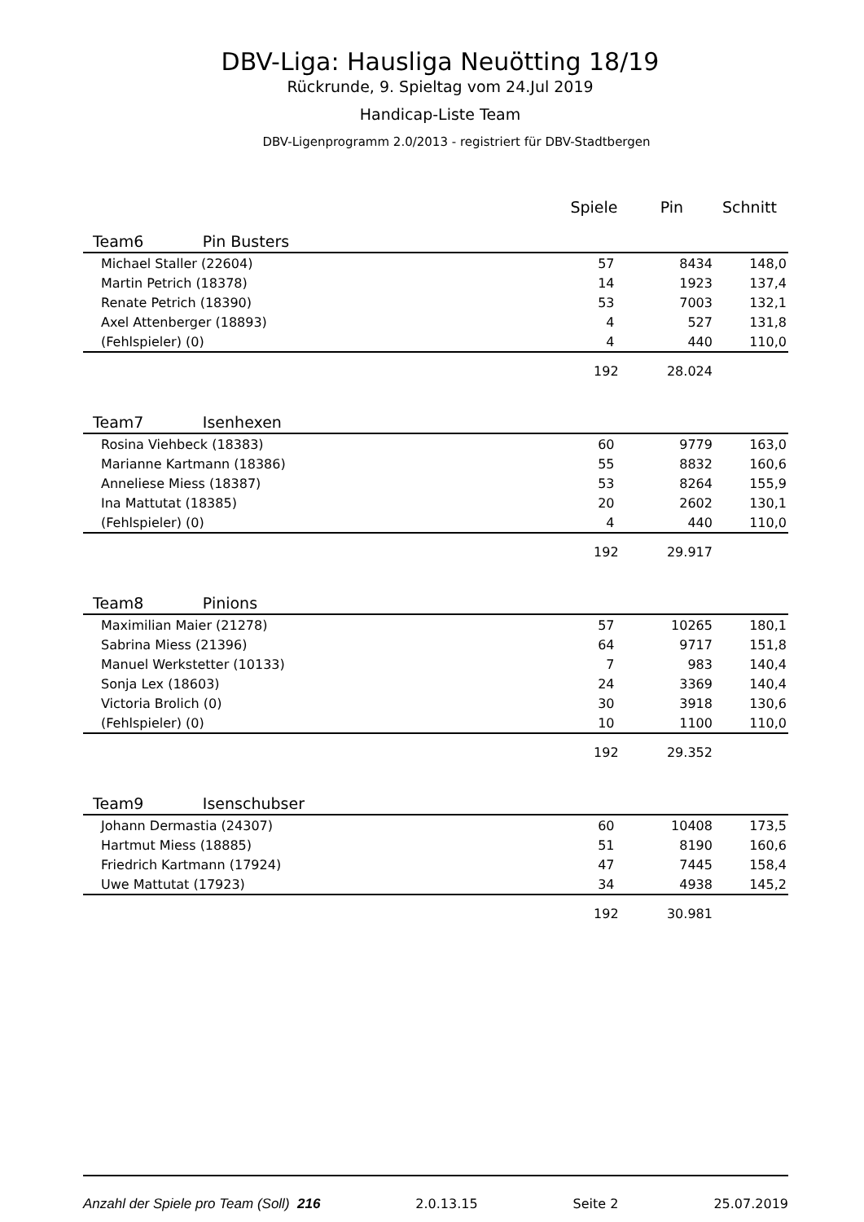DBV-Liga: Hausliga Neuötting 18/19
Rückrunde, 9. Spieltag vom 24.Jul 2019
Handicap-Liste Team
DBV-Ligenprogramm 2.0/2013 - registriert für DBV-Stadtbergen
| | Spiele | Pin | Schnitt | |
| --- | --- | --- | --- | --- |
| Team6 Pin Busters | | | | |
| Michael Staller (22604) | 57 | 8434 | 148,0 | |
| Martin Petrich (18378) | 14 | 1923 | 137,4 | |
| Renate Petrich (18390) | 53 | 7003 | 132,1 | |
| Axel Attenberger (18893) | 4 | 527 | 131,8 | |
| (Fehlspieler) (0) | 4 | 440 | 110,0 | |
| | 192 | 28.024 | | |
| Team7 Isenhexen | | | | |
| Rosina Viehbeck (18383) | 60 | 9779 | 163,0 | |
| Marianne Kartmann (18386) | 55 | 8832 | 160,6 | |
| Anneliese Miess (18387) | 53 | 8264 | 155,9 | |
| Ina Mattutat (18385) | 20 | 2602 | 130,1 | |
| (Fehlspieler) (0) | 4 | 440 | 110,0 | |
| | 192 | 29.917 | | |
| Team8 Pinions | | | | |
| Maximilian Maier (21278) | 57 | 10265 | 180,1 | |
| Sabrina Miess (21396) | 64 | 9717 | 151,8 | |
| Manuel Werkstetter (10133) | 7 | 983 | 140,4 | |
| Sonja Lex (18603) | 24 | 3369 | 140,4 | |
| Victoria Brolich (0) | 30 | 3918 | 130,6 | |
| (Fehlspieler) (0) | 10 | 1100 | 110,0 | |
| | 192 | 29.352 | | |
| Team9 Isenschubser | | | | |
| Johann Dermastia (24307) | 60 | 10408 | 173,5 | |
| Hartmut Miess (18885) | 51 | 8190 | 160,6 | |
| Friedrich Kartmann (17924) | 47 | 7445 | 158,4 | |
| Uwe Mattutat (17923) | 34 | 4938 | 145,2 | |
| | 192 | 30.981 | | |
Anzahl der Spiele pro Team (Soll) 216 2.0.13.15 Seite 2 25.07.2019